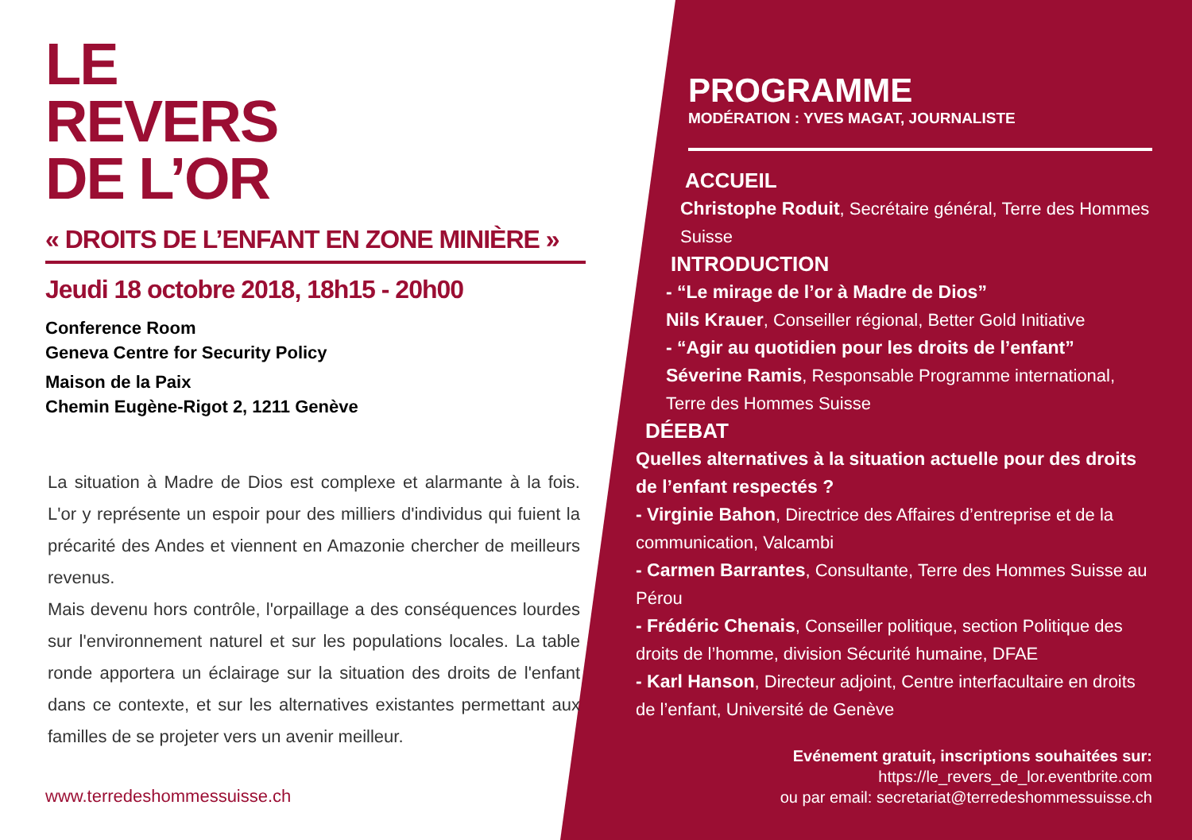LE
REVERS
DE L’OR
« DROITS DE L’ENFANT EN ZONE MINIÈRE »
Jeudi 18 octobre 2018, 18h15 - 20h00
Conference Room
Geneva Centre for Security Policy
Maison de la Paix
Chemin Eugène-Rigot 2, 1211 Genève
La situation à Madre de Dios est complexe et alarmante à la fois. L'or y représente un espoir pour des milliers d'individus qui fuient la précarité des Andes et viennent en Amazonie chercher de meilleurs revenus.
Mais devenu hors contrôle, l'orpaillage a des conséquences lourdes sur l'environnement naturel et sur les populations locales. La table ronde apportera un éclairage sur la situation des droits de l'enfant dans ce contexte, et sur les alternatives existantes permettant aux familles de se projeter vers un avenir meilleur.
www.terredeshommessuisse.ch
PROGRAMME
MODÉRATION : YVES MAGAT, JOURNALISTE
ACCUEIL
Christophe Roduit, Secrétaire général, Terre des Hommes Suisse
INTRODUCTION
- “Le mirage de l’or à Madre de Dios”
Nils Krauer, Conseiller régional, Better Gold Initiative
- “Agir au quotidien pour les droits de l’enfant”
Séverine Ramis, Responsable Programme international, Terre des Hommes Suisse
DÉEBAT
Quelles alternatives à la situation actuelle pour des droits de l’enfant respectés ?
- Virginie Bahon, Directrice des Affaires d’entreprise et de la communication, Valcambi
- Carmen Barrantes, Consultante, Terre des Hommes Suisse au Pérou
- Frédéric Chenais, Conseiller politique, section Politique des droits de l’homme, division Sécurité humaine, DFAE
- Karl Hanson, Directeur adjoint, Centre interfacultaire en droits de l’enfant, Université de Genève
Evénement gratuit, inscriptions souhaitées sur:
https://le_revers_de_lor.eventbrite.com
ou par email: secretariat@terredeshommessuisse.ch